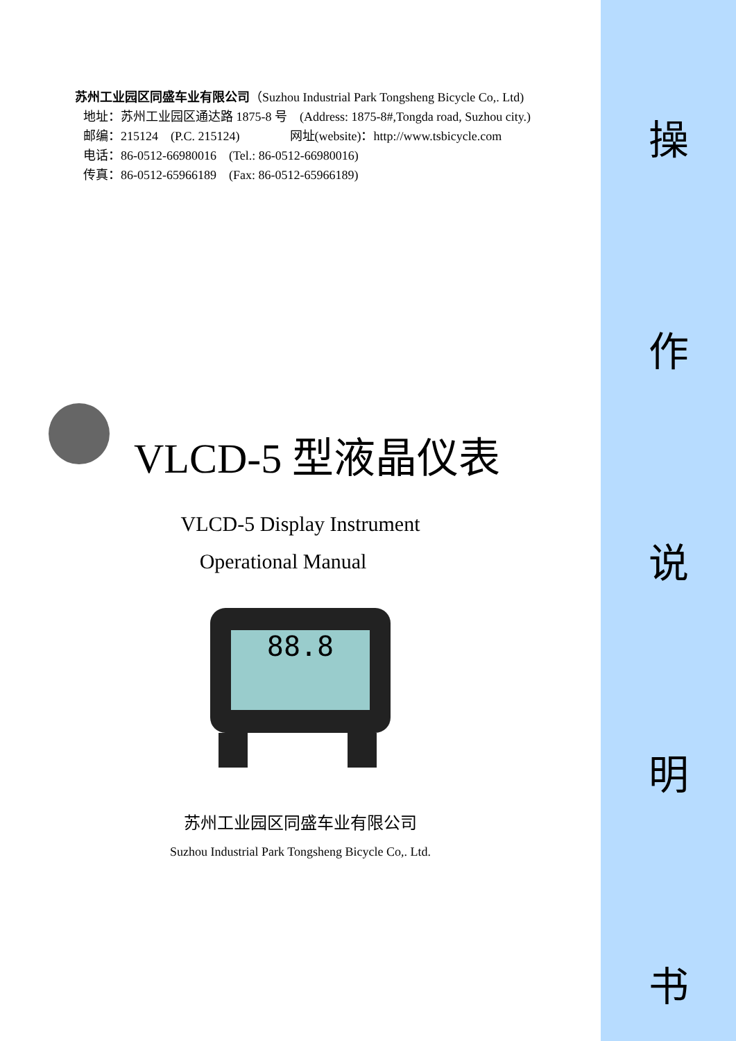苏州工业园区同盛车业有限公司（Suzhou Industrial Park Tongsheng Bicycle Co,. Ltd)
地址：苏州工业园区通达路 1875-8 号　(Address: 1875-8#,Tongda road, Suzhou city.)
邮编：215124　(P.C. 215124)　　　　网址(website)：http://www.tsbicycle.com
电话：86-0512-66980016　(Tel.: 86-0512-66980016)
传真：86-0512-65966189　(Fax: 86-0512-65966189)
VLCD-5 型液晶仪表
VLCD-5 Display Instrument
Operational Manual
88.8
苏州工业园区同盛车业有限公司
Suzhou Industrial Park Tongsheng Bicycle Co,. Ltd.
操
作
说
明
书